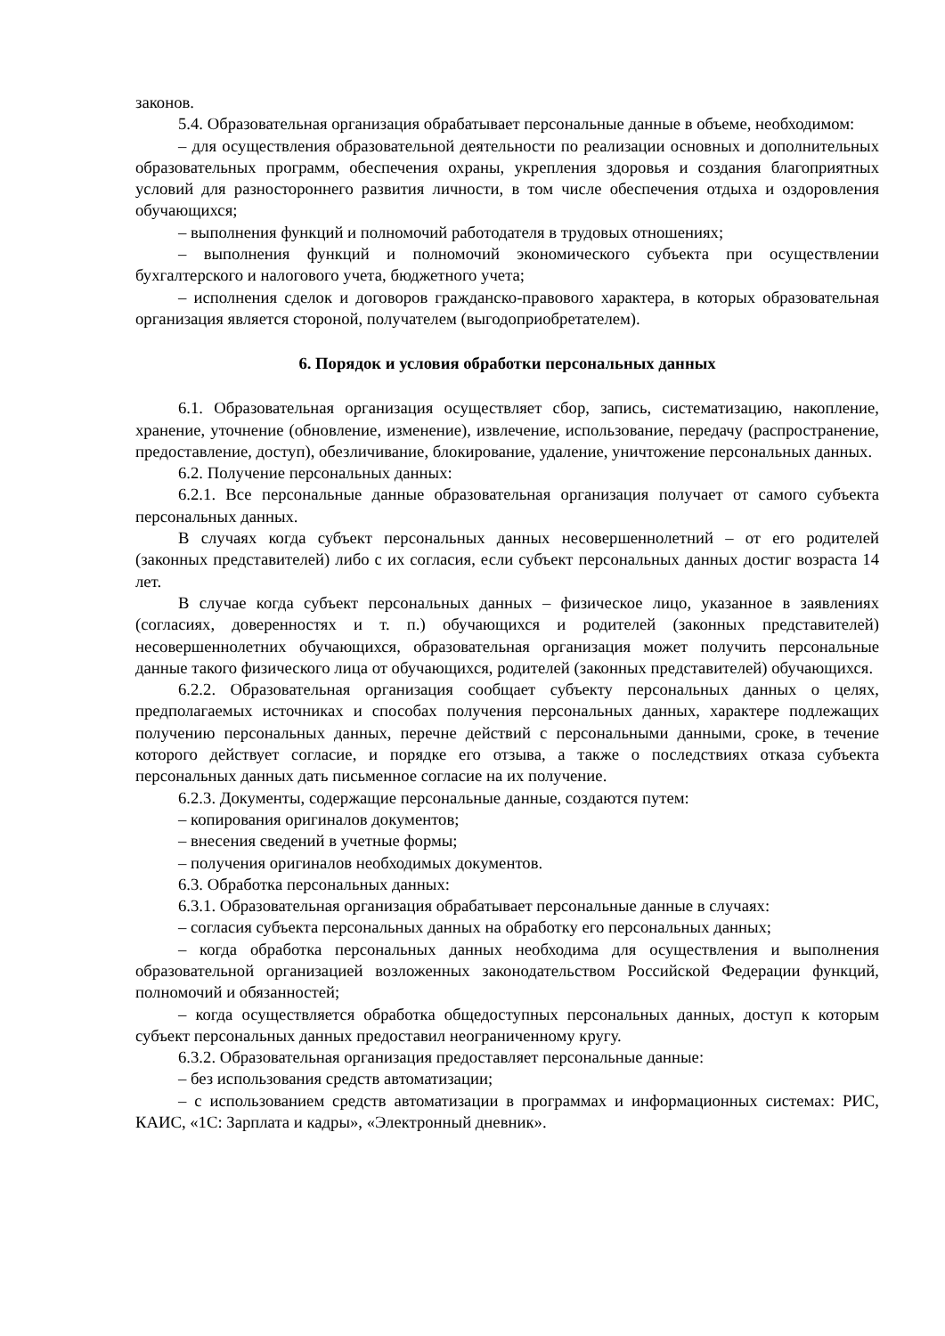законов.
5.4. Образовательная организация обрабатывает персональные данные в объеме, необходимом:
– для осуществления образовательной деятельности по реализации основных и дополнительных образовательных программ, обеспечения охраны, укрепления здоровья и создания благоприятных условий для разностороннего развития личности, в том числе обеспечения отдыха и оздоровления обучающихся;
– выполнения функций и полномочий работодателя в трудовых отношениях;
– выполнения функций и полномочий экономического субъекта при осуществлении бухгалтерского и налогового учета, бюджетного учета;
– исполнения сделок и договоров гражданско-правового характера, в которых образовательная организация является стороной, получателем (выгодоприобретателем).
6. Порядок и условия обработки персональных данных
6.1. Образовательная организация осуществляет сбор, запись, систематизацию, накопление, хранение, уточнение (обновление, изменение), извлечение, использование, передачу (распространение, предоставление, доступ), обезличивание, блокирование, удаление, уничтожение персональных данных.
6.2. Получение персональных данных:
6.2.1. Все персональные данные образовательная организация получает от самого субъекта персональных данных.
В случаях когда субъект персональных данных несовершеннолетний – от его родителей (законных представителей) либо с их согласия, если субъект персональных данных достиг возраста 14 лет.
В случае когда субъект персональных данных – физическое лицо, указанное в заявлениях (согласиях, доверенностях и т. п.) обучающихся и родителей (законных представителей) несовершеннолетних обучающихся, образовательная организация может получить персональные данные такого физического лица от обучающихся, родителей (законных представителей) обучающихся.
6.2.2. Образовательная организация сообщает субъекту персональных данных о целях, предполагаемых источниках и способах получения персональных данных, характере подлежащих получению персональных данных, перечне действий с персональными данными, сроке, в течение которого действует согласие, и порядке его отзыва, а также о последствиях отказа субъекта персональных данных дать письменное согласие на их получение.
6.2.3. Документы, содержащие персональные данные, создаются путем:
– копирования оригиналов документов;
– внесения сведений в учетные формы;
– получения оригиналов необходимых документов.
6.3. Обработка персональных данных:
6.3.1. Образовательная организация обрабатывает персональные данные в случаях:
– согласия субъекта персональных данных на обработку его персональных данных;
– когда обработка персональных данных необходима для осуществления и выполнения образовательной организацией возложенных законодательством Российской Федерации функций, полномочий и обязанностей;
– когда осуществляется обработка общедоступных персональных данных, доступ к которым субъект персональных данных предоставил неограниченному кругу.
6.3.2. Образовательная организация предоставляет персональные данные:
– без использования средств автоматизации;
– с использованием средств автоматизации в программах и информационных системах: РИС, КАИС, «1С: Зарплата и кадры», «Электронный дневник».